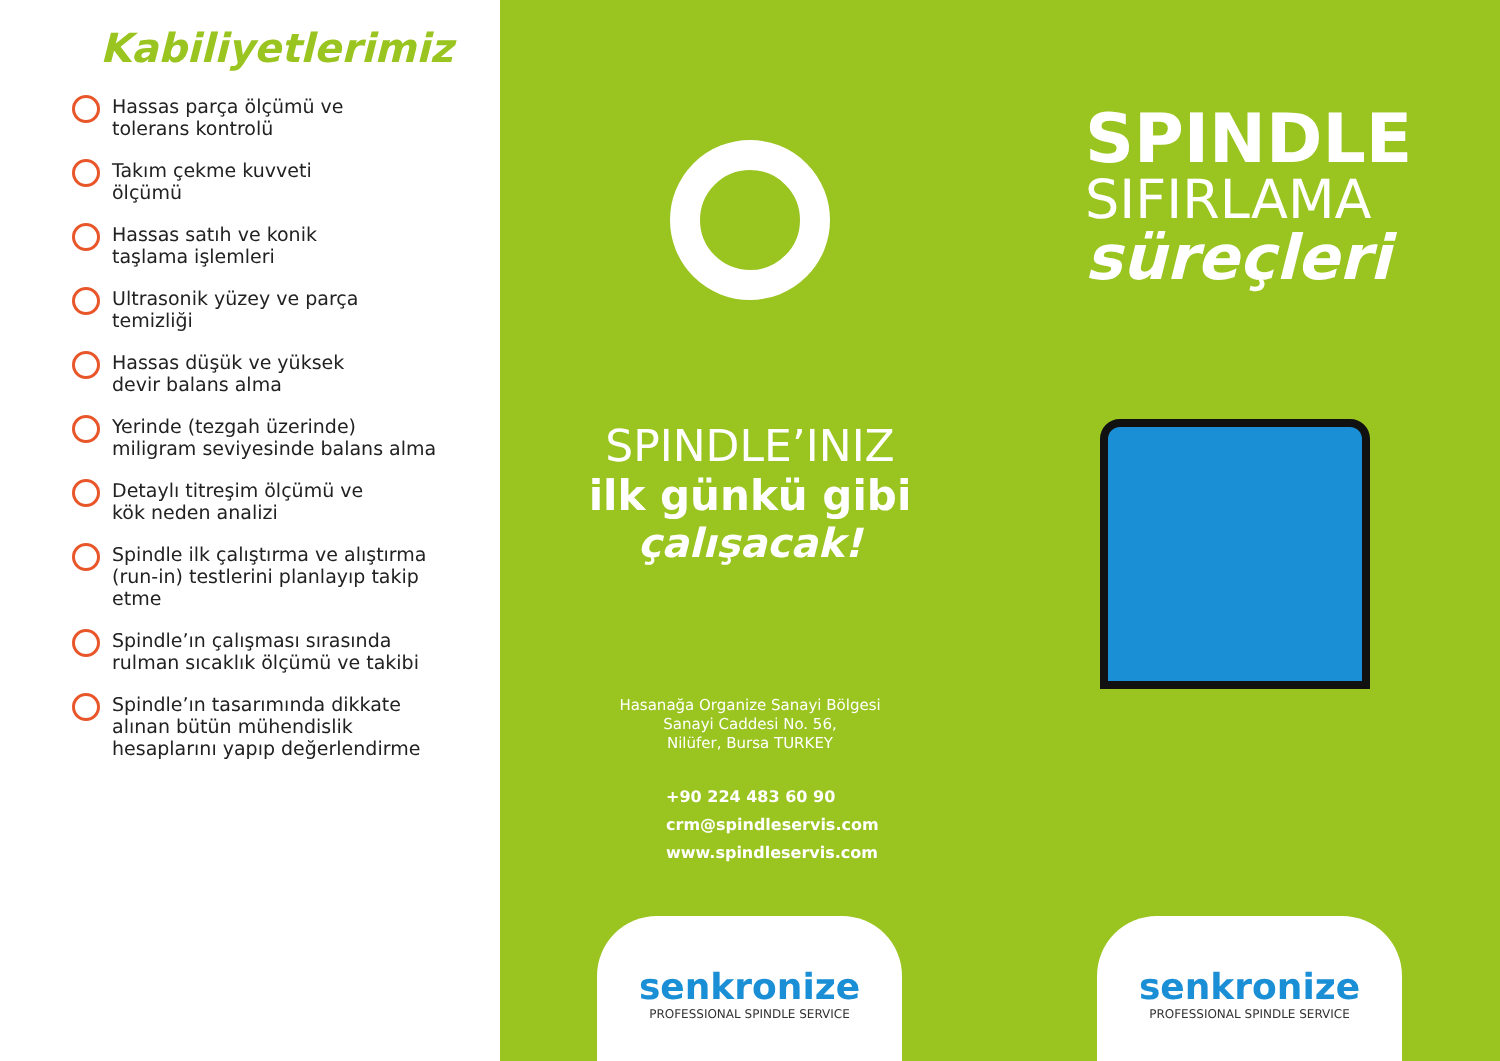Kabiliyetlerimiz
Hassas parça ölçümü ve
tolerans kontrolü
Takım çekme kuvveti
ölçümü
Hassas satıh ve konik
taşlama işlemleri
Ultrasonik yüzey ve parça
temizliği
Hassas düşük ve yüksek
devir balans alma
Yerinde (tezgah üzerinde)
miligram seviyesinde balans alma
Detaylı titreşim ölçümü ve
kök neden analizi
Spindle ilk çalıştırma ve alıştırma
(run-in) testlerini planlayıp takip
etme
Spindle’ın çalışması sırasında
rulman sıcaklık ölçümü ve takibi
Spindle’ın tasarımında dikkate
alınan bütün mühendislik
hesaplarını yapıp değerlendirme
SPINDLE’INIZ
ilk günkü gibi
çalışacak!
Hasanağa Organize Sanayi Bölgesi
Sanayi Caddesi No. 56,
Nilüfer, Bursa TURKEY
+90 224 483 60 90
crm@spindleservis.com
www.spindleservis.com
senkronize
PROFESSIONAL SPINDLE SERVICE
SPINDLE
SIFIRLAMA
süreçleri
senkronize
PROFESSIONAL SPINDLE SERVICE